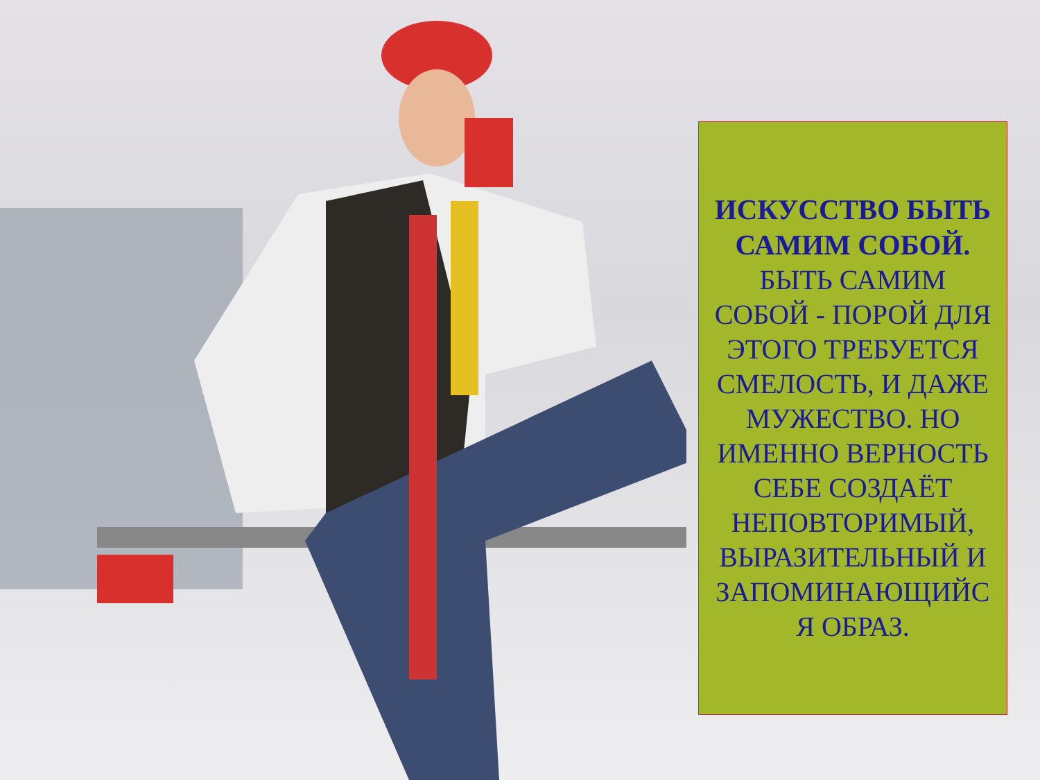ИСКУССТВО БЫТЬ САМИМ СОБОЙ.
БЫТЬ САМИМ СОБОЙ - ПОРОЙ ДЛЯ ЭТОГО ТРЕБУЕТСЯ СМЕЛОСТЬ, И ДАЖЕ МУЖЕСТВО. НО ИМЕННО ВЕРНОСТЬ СЕБЕ СОЗДАЁТ НЕПОВТОРИМЫЙ, ВЫРАЗИТЕЛЬНЫЙ И ЗАПОМИНАЮЩИЙС Я ОБРАЗ.